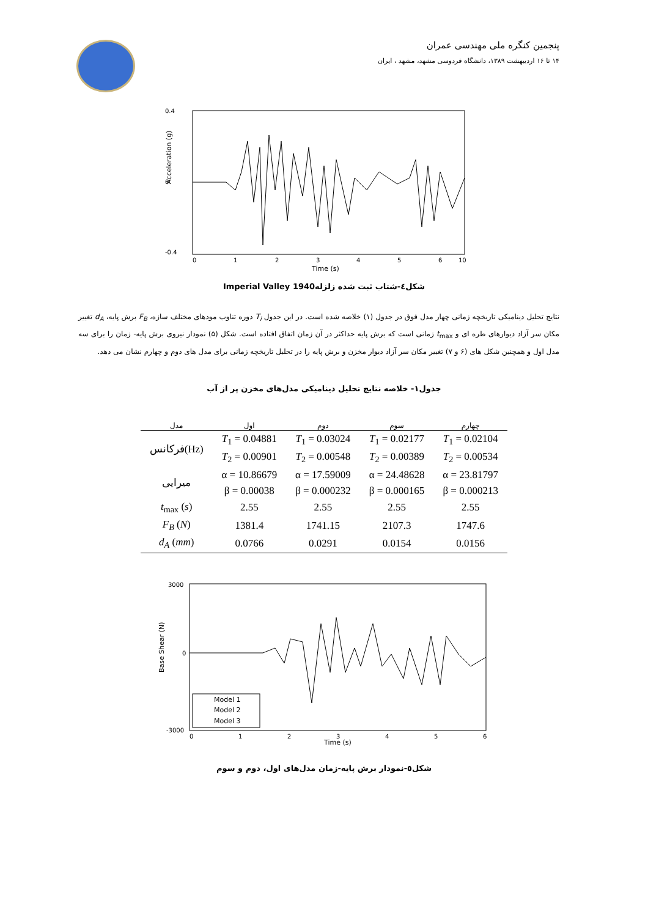پنجمین کنگره ملی مهندسی عمران
۱۴ تا ۱۶ اردیبهشت ۱۳۸۹، دانشگاه فردوسی مشهد، مشهد ، ایران
Acceleration (g)
0.4
0
-0.4
0
1
2
3
4
5
6
10
Time (s)
شکل٤-شتاب ثبت شده زلزله1940 Imperial Valley
نتایج تحلیل دینامیکی تاریخچه زمانی چهار مدل فوق در جدول (۱) خلاصه شده است. در این جدول T<sub>i</sub> دوره تناوب مودهای مختلف سازه، F<sub>B</sub> برش پایه، d<sub>A</sub> تغییر مکان سر آزاد دیوارهای طره ای و t<sub>max</sub> زمانی است که برش پایه حداکثر در آن زمان اتفاق افتاده است. شکل (۵) نمودار نیروی برش پایه- زمان را برای سه مدل اول و همچنین شکل های (۶ و ۷) تغییر مکان سر آزاد دیوار مخزن و برش پایه را در تحلیل تاریخچه زمانی برای مدل های دوم و چهارم نشان می دهد.
جدول۱- خلاصه نتایج تحلیل دینامیکی مدل‌های مخزن پر از آب
| مدل | اول | دوم | سوم | چهارم |
| --- | --- | --- | --- | --- |
| فرکانس(Hz) | T<sub>1</sub> = 0.04881 | T<sub>1</sub> = 0.03024 | T<sub>1</sub> = 0.02177 | T<sub>1</sub> = 0.02104 |
| | T<sub>2</sub> = 0.00901 | T<sub>2</sub> = 0.00548 | T<sub>2</sub> = 0.00389 | T<sub>2</sub> = 0.00534 |
| میرایی | α = 10.86679 | α = 17.59009 | α = 24.48628 | α = 23.81797 |
| | β = 0.00038 | β = 0.000232 | β = 0.000165 | β = 0.000213 |
| t<sub>max</sub> ( s ) | 2.55 | 2.55 | 2.55 | 2.55 |
| F<sub>B</sub> ( N ) | 1381.4 | 1741.15 | 2107.3 | 1747.6 |
| d<sub>A</sub> ( mm ) | 0.0766 | 0.0291 | 0.0154 | 0.0156 |
Model 1
Model 2
Model 3
Base Shear (N)
3000
0
-3000
0
1
2
3
4
5
6
Time (s)
شکل٥-نمودار برش پایه-زمان مدل‌های اول، دوم و سوم